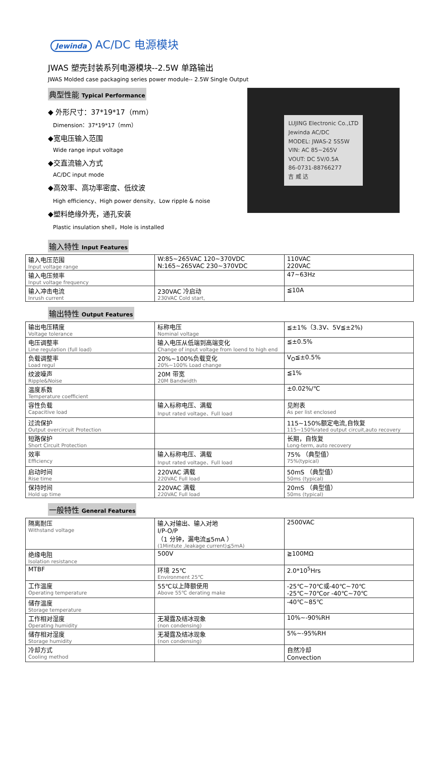Jewinda AC/DC 电源模块
JWAS 塑壳封装系列电源模块--2.5W 单路输出
JWAS Molded case packaging series power module-- 2.5W Single Output
典型性能 Typical Performance
◆ 外形尺寸：37*19*17（mm）
Dimension：37*19*17（mm）
◆宽电压输入范围
Wide range input voltage
◆交直流输入方式
AC/DC input mode
◆高效率、高功率密度、低纹波
High efficiency、High power density、Low ripple & noise
◆塑料绝缘外壳，通孔安装
Plastic insulation shell，Hole is installed
输入特性 Input Features
LUJING Electronic Co.,LTD
Jewinda AC/DC
MODEL: JWAS-2 5S5W
VIN: AC 85~265V
VOUT: DC 5V/0.5A
86-0731-88766277
吉 威 达
| 输入电压范围 Input voltage range | W:85~265VAC 120~370VDC N:165~265VAC 230~370VDC | 110VAC 220VAC |
| 输入电压频率 Input voltage frequency | | 47~63Hz |
| 输入冲击电流 Inrush current | 230VAC 冷启动 230VAC Cold start, | ≦10A |
输出特性 Output Features
| 输出电压精度 Voltage tolerance | 标称电压 Nominal voltage | ≦±1%（3.3V、5V≦±2%) |
| 电压调整率 Line regulation (full load) | 输入电压从低端到高端变化 Change of input voltage from loend to high end | ≦±0.5% |
| 负载调整率 Load regul | 20%~100%负载变化 20%~100% Load change | V<sub>O</sub>≦±0.5% |
| 纹波噪声 Ripple&Noise | 20M 带宽 20M Bandwidth | ≦1% |
| 温度系数 Temperature coefficient | | ±0.02%/℃ |
| 容性负载 Capacitive load | 输入标称电压、满载 Input rated voltage、Full load | 见附表 As per list enclosed |
| 过流保护 Output overcircuit Protection | | 115~150%额定电流,自恢复 115~150%rated output circuit,auto recovery |
| 短路保护 Short Circuit Protection | | 长期，自恢复 Long-term, auto recovery |
| 效率 Efficiency | 输入标称电压、满载 Input rated voltage、Full load | 75% （典型值） 75%(typical) |
| 启动时间 Rise time | 220VAC 满载 220VAC Full load | 50mS （典型值） 50ms (typical) |
| 保持时间 Hold up time | 220VAC 满载 220VAC Full load | 20mS （典型值） 50ms (typical) |
一般特性 General Features
| 隔离耐压 Withstand voltage | 输入对输出、输入对地 I/P-O/P （1 分钟，漏电流≦5mA ） (1Mintute ,leakage current)≦5mA) | 2500VAC |
| 绝缘电阻 Isolation resistance | 500V | ≧100MΩ |
| MTBF | 环境 25℃ Environment 25℃ | 2.0*10<sup>5</sup>Hrs |
| 工作温度 Operating temperature | 55℃以上降额使用 Above 55℃ derating make | -25℃~70℃或-40℃~70℃ -25℃~70℃or -40℃~70℃ |
| 储存温度 Storage temperature | | -40℃~85℃ |
| 工作相对湿度 Operating humidity | 无凝露及结冰现象 (non condensing) | 10%~-90%RH |
| 储存相对湿度 Storage humidity | 无凝露及结冰现象 (non condensing) | 5%~-95%RH |
| 冷却方式 Cooling method | | 自然冷却 Convection |